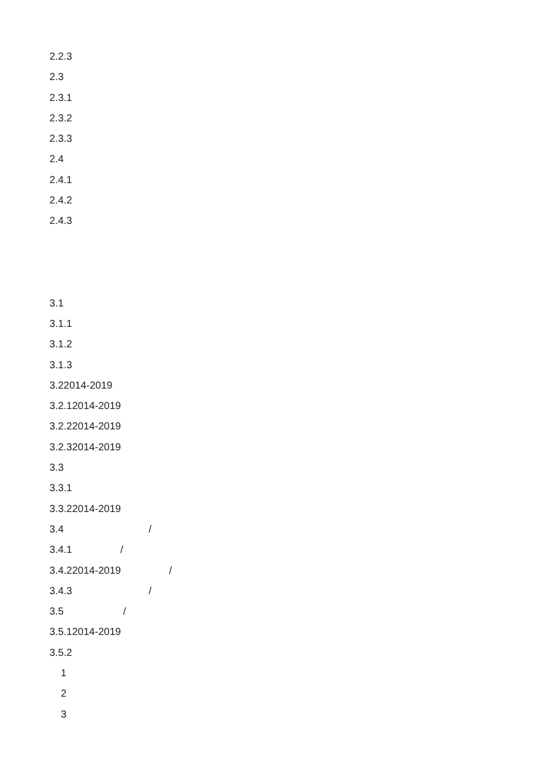2.2.3
2.3
2.3.1
2.3.2
2.3.3
2.4
2.4.1
2.4.2
2.4.3
3.1
3.1.1
3.1.2
3.1.3
3.22014-2019
3.2.12014-2019
3.2.22014-2019
3.2.32014-2019
3.3
3.3.1
3.3.22014-2019
3.4 /
3.4.1 /
3.4.22014-2019 /
3.4.3 /
3.5 /
3.5.12014-2019
3.5.2
1
2
3